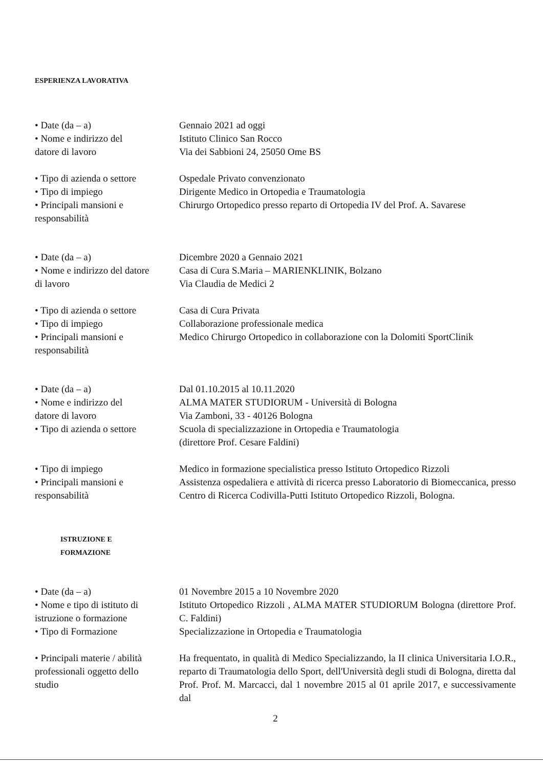ESPERIENZA LAVORATIVA
• Date (da – a)
• Nome e indirizzo del
datore di lavoro
Gennaio 2021 ad oggi
Istituto Clinico San Rocco
Via dei Sabbioni 24, 25050 Ome BS
• Tipo di azienda o settore
• Tipo di impiego
• Principali mansioni e
responsabilità
Ospedale Privato convenzionato
Dirigente Medico in Ortopedia e Traumatologia
Chirurgo Ortopedico presso reparto di Ortopedia IV del Prof. A. Savarese
• Date (da – a)
• Nome e indirizzo del datore
di lavoro
Dicembre 2020 a Gennaio 2021
Casa di Cura S.Maria – MARIENKLINIK, Bolzano
Via Claudia de Medici 2
• Tipo di azienda o settore
• Tipo di impiego
• Principali mansioni e
responsabilità
Casa di Cura Privata
Collaborazione professionale medica
Medico Chirurgo Ortopedico in collaborazione con la Dolomiti SportClinik
• Date (da – a)
• Nome e indirizzo del
datore di lavoro
• Tipo di azienda o settore
• Tipo di impiego
• Principali mansioni e
responsabilità
Dal 01.10.2015 al 10.11.2020
ALMA MATER STUDIORUM - Università di Bologna
Via Zamboni, 33 - 40126 Bologna
Scuola di specializzazione in Ortopedia e Traumatologia
(direttore Prof. Cesare Faldini)
Medico in formazione specialistica presso Istituto Ortopedico Rizzoli
Assistenza ospedaliera e attività di ricerca presso Laboratorio di Biomeccanica, presso Centro di Ricerca Codivilla-Putti Istituto Ortopedico Rizzoli, Bologna.
ISTRUZIONE E
FORMAZIONE
• Date (da – a)
• Nome e tipo di istituto di
istruzione o formazione
• Tipo di Formazione
01 Novembre 2015 a 10 Novembre 2020
Istituto Ortopedico Rizzoli , ALMA MATER STUDIORUM Bologna (direttore Prof. C. Faldini)
Specializzazione in Ortopedia e Traumatologia
• Principali materie / abilità
professionali oggetto dello
studio
Ha frequentato, in qualità di Medico Specializzando, la II clinica Universitaria I.O.R., reparto di Traumatologia dello Sport, dell'Università degli studi di Bologna, diretta dal Prof. Prof. M. Marcacci, dal 1 novembre 2015 al 01 aprile 2017, e successivamente dal
2